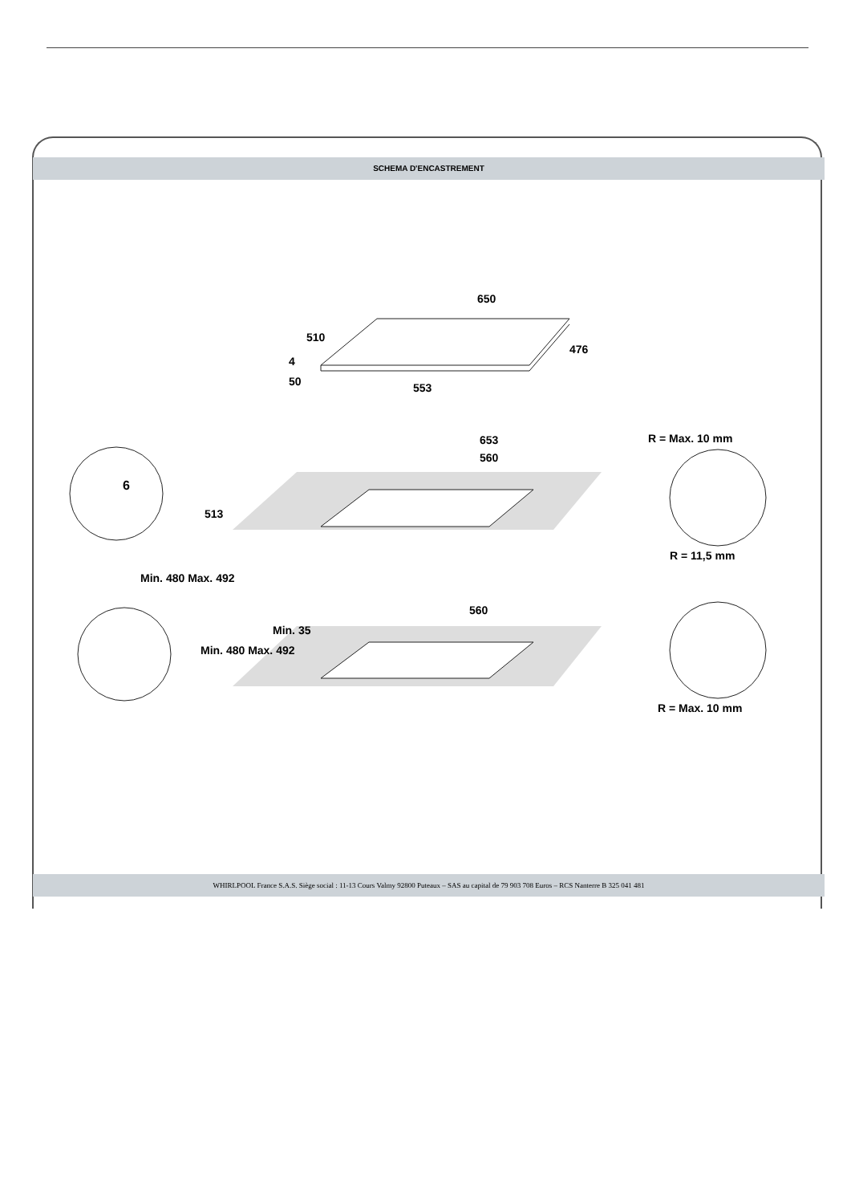SCHEMA D'ENCASTREMENT
650
553
510
476
4
50
653
560
513
Min. 480 Max. 492
6
R = Max. 10 mm
R = 11,5 mm
560
Min. 480 Max. 492
Min. 35
R = Max. 10 mm
WHIRLPOOL France S.A.S. Siège social : 11-13 Cours Valmy 92800 Puteaux – SAS au capital de 79 903 708 Euros – RCS Nanterre B 325 041 481